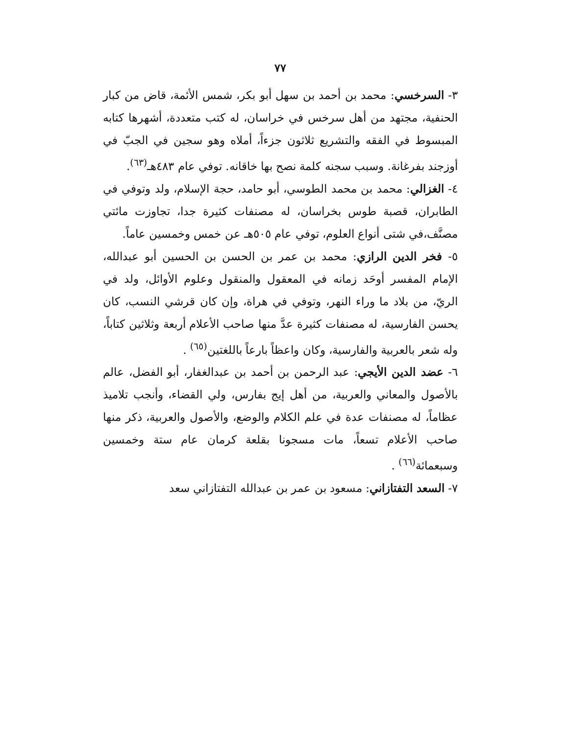٧٧
٣- السرخسي: محمد بن أحمد بن سهل أبو بكر، شمس الأئمة، قاض من كبار الحنفية، مجتهد من أهل سرخس في خراسان، له كتب متعددة، أشهرها كتابه المبسوط في الفقه والتشريع ثلاثون جزءاً، أملاه وهو سجين في الجبّ في أوزجند بفرغانة. وسبب سجنه كلمة نصح بها خاقانه. توفي عام ٤٨٣هـ<sup>(٦٣)</sup>.
٤- الغزالي: محمد بن محمد الطوسي، أبو حامد، حجة الإسلام، ولد وتوفي في الطابران، قصبة طوس بخراسان، له مصنفات كثيرة جدا، تجاوزت مائتي مصنَّف،في شتى أنواع العلوم، توفي عام ٥٠٥هـ عن خمس وخمسين عاماً.
٥- فخر الدين الرازي: محمد بن عمر بن الحسن بن الحسين أبو عبدالله، الإمام المفسر أوحَد زمانه في المعقول والمنقول وعلوم الأوائل، ولد في الريّ، من بلاد ما وراء النهر، وتوفي في هراة، وإن كان قرشي النسب، كان يحسن الفارسية، له مصنفات كثيرة عدَّ منها صاحب الأعلام أربعة وثلاثين كتاباً، وله شعر بالعربية والفارسية، وكان واعظاً بارعاً باللغتين<sup>(٦٥)</sup> .
٦- عضد الدين الأيجي: عبد الرحمن بن أحمد بن عبدالغفار، أبو الفضل، عالم بالأصول والمعاني والعربية، من أهل إيج بفارس، ولي القضاء، وأنجب تلاميذ عظاماً، له مصنفات عدة في علم الكلام والوضع، والأصول والعربية، ذكر منها صاحب الأعلام تسعاً، مات مسجونا بقلعة كرمان عام ستة وخمسين وسبعمائة<sup>(٦٦)</sup> .
٧- السعد التفتازاني: مسعود بن عمر بن عبدالله التفتازاني سعد